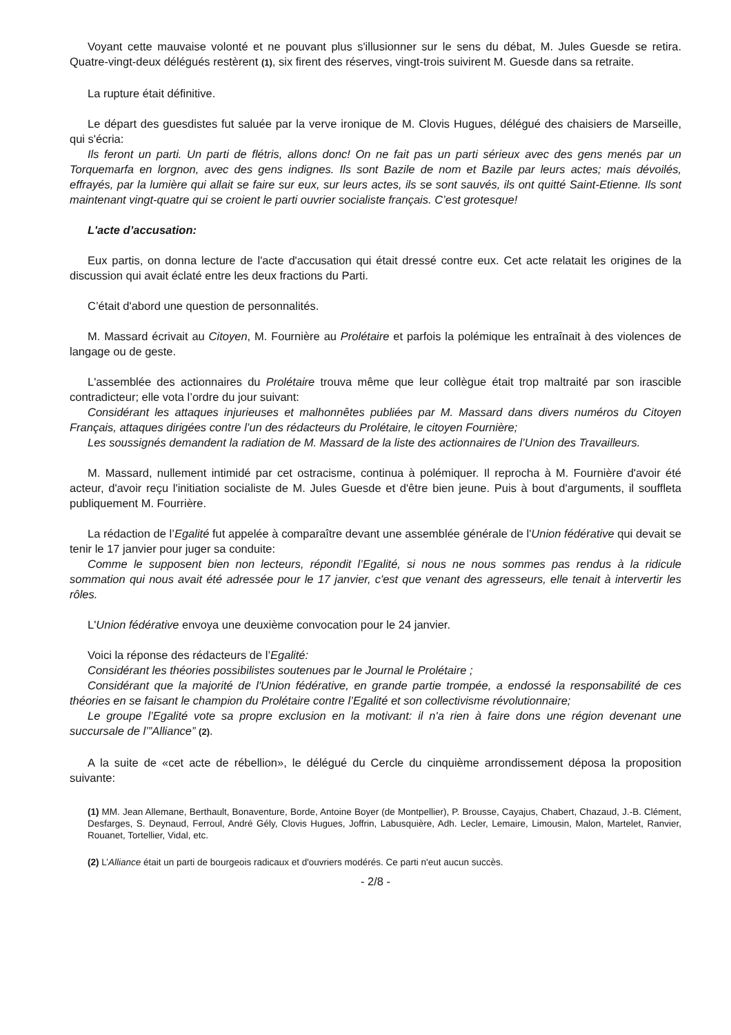Voyant cette mauvaise volonté et ne pouvant plus s'illusionner sur le sens du débat, M. Jules Guesde se retira. Quatre-vingt-deux délégués restèrent (1), six firent des réserves, vingt-trois suivirent M. Guesde dans sa retraite.
La rupture était définitive.
Le départ des guesdistes fut saluée par la verve ironique de M. Clovis Hugues, délégué des chaisiers de Marseille, qui s'écria:
Ils feront un parti. Un parti de flétris, allons donc! On ne fait pas un parti sérieux avec des gens menés par un Torquemarfa en lorgnon, avec des gens indignes. Ils sont Bazile de nom et Bazile par leurs actes; mais dévoilés, effrayés, par la lumière qui allait se faire sur eux, sur leurs actes, ils se sont sauvés, ils ont quitté Saint-Etienne. Ils sont maintenant vingt-quatre qui se croient le parti ouvrier socialiste français. C’est grotesque!
L'acte d’accusation:
Eux partis, on donna lecture de l'acte d'accusation qui était dressé contre eux. Cet acte relatait les origines de la discussion qui avait éclaté entre les deux fractions du Parti.
C’était d'abord une question de personnalités.
M. Massard écrivait au Citoyen, M. Fournière au Prolétaire et parfois la polémique les entraînait à des violences de langage ou de geste.
L'assemblée des actionnaires du Prolétaire trouva même que leur collègue était trop maltraité par son irascible contradicteur; elle vota l’ordre du jour suivant:
Considérant les attaques injurieuses et malhonnêtes publiées par M. Massard dans divers numéros du Citoyen Français, attaques dirigées contre l’un des rédacteurs du Prolétaire, le citoyen Fournière;
Les soussignés demandent la radiation de M. Massard de la liste des actionnaires de l’Union des Travailleurs.
M. Massard, nullement intimidé par cet ostracisme, continua à polémiquer. Il reprocha à M. Fournière d'avoir été acteur, d'avoir reçu l'initiation socialiste de M. Jules Guesde et d'être bien jeune. Puis à bout d'arguments, il souffleta publiquement M. Fourrière.
La rédaction de l’Egalité fut appelée à comparaître devant une assemblée générale de l'Union fédérative qui devait se tenir le 17 janvier pour juger sa conduite:
Comme le supposent bien non lecteurs, répondit l’Egalité, si nous ne nous sommes pas rendus à la ridicule sommation qui nous avait été adressée pour le 17 janvier, c'est que venant des agresseurs, elle tenait à intervertir les rôles.
L'Union fédérative envoya une deuxième convocation pour le 24 janvier.
Voici la réponse des rédacteurs de l’Egalité:
Considérant les théories possibilistes soutenues par le Journal le Prolétaire ;
Considérant que la majorité de l'Union fédérative, en grande partie trompée, a endossé la responsabilité de ces théories en se faisant le champion du Prolétaire contre l’Egalité et son collectivisme révolutionnaire;
Le groupe l’Egalité vote sa propre exclusion en la motivant: il n'a rien à faire dons une région devenant une succursale de l’”Alliance” (2).
A la suite de «cet acte de rébellion», le délégué du Cercle du cinquième arrondissement déposa la proposition suivante:
(1) MM. Jean Allemane, Berthault, Bonaventure, Borde, Antoine Boyer (de Montpellier), P. Brousse, Cayajus, Chabert, Chazaud, J.-B. Clément, Desfarges, S. Deynaud, Ferroul, André Gély, Clovis Hugues, Joffrin, Labusquière, Adh. Lecler, Lemaire, Limousin, Malon, Martelet, Ranvier, Rouanet, Tortellier, Vidal, etc.
(2) L’Alliance était un parti de bourgeois radicaux et d'ouvriers modérés. Ce parti n'eut aucun succès.
- 2/8 -